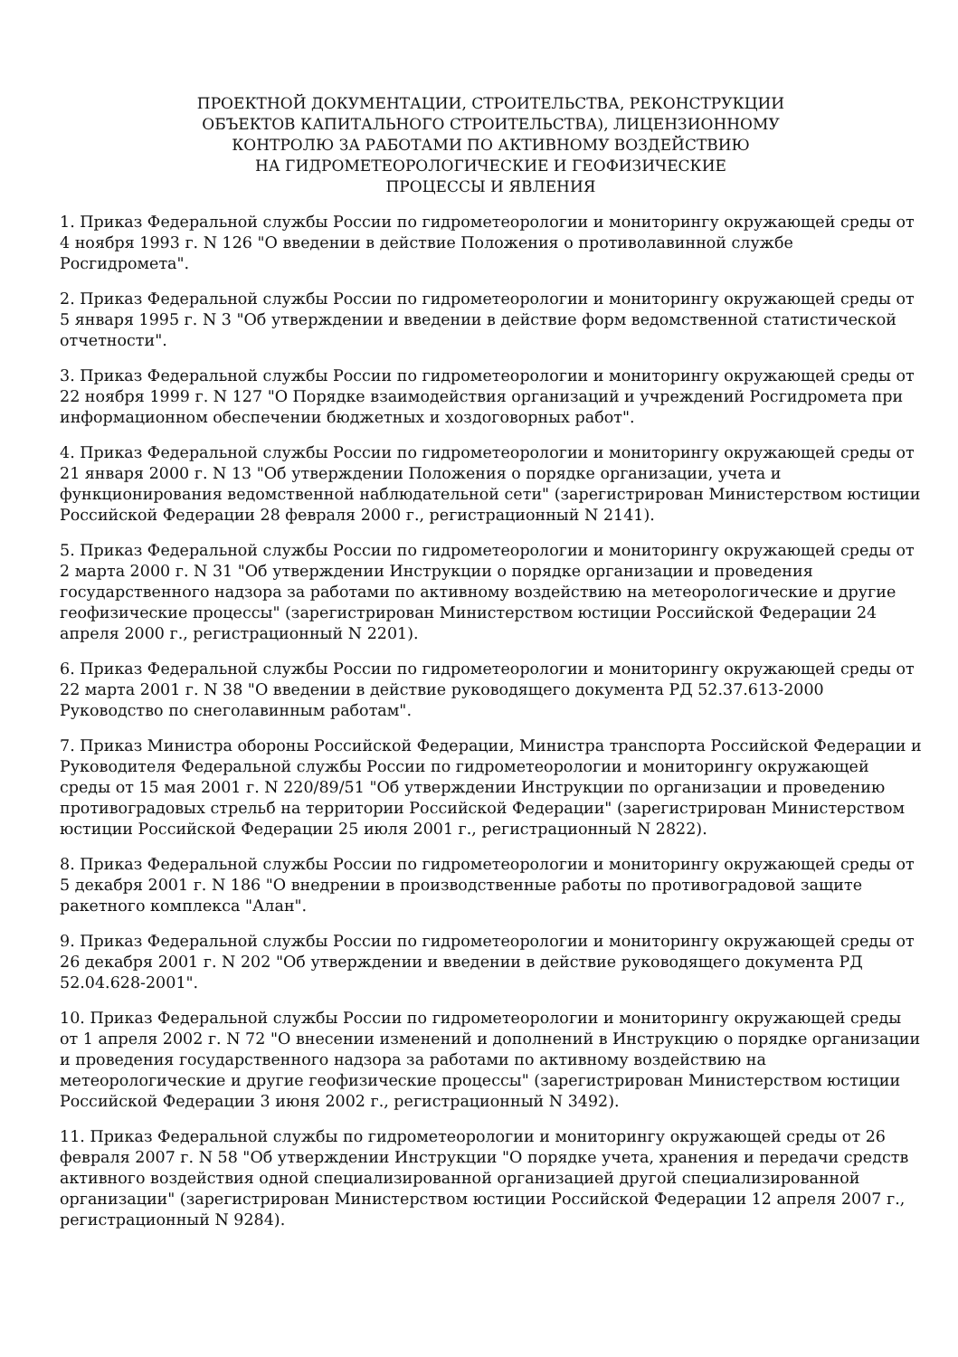ПРОЕКТНОЙ ДОКУМЕНТАЦИИ, СТРОИТЕЛЬСТВА, РЕКОНСТРУКЦИИ
ОБЪЕКТОВ КАПИТАЛЬНОГО СТРОИТЕЛЬСТВА), ЛИЦЕНЗИОННОМУ
КОНТРОЛЮ ЗА РАБОТАМИ ПО АКТИВНОМУ ВОЗДЕЙСТВИЮ
НА ГИДРОМЕТЕОРОЛОГИЧЕСКИЕ И ГЕОФИЗИЧЕСКИЕ
ПРОЦЕССЫ И ЯВЛЕНИЯ
1. Приказ Федеральной службы России по гидрометеорологии и мониторингу окружающей среды от 4 ноября 1993 г. N 126 "О введении в действие Положения о противолавинной службе Росгидромета".
2. Приказ Федеральной службы России по гидрометеорологии и мониторингу окружающей среды от 5 января 1995 г. N 3 "Об утверждении и введении в действие форм ведомственной статистической отчетности".
3. Приказ Федеральной службы России по гидрометеорологии и мониторингу окружающей среды от 22 ноября 1999 г. N 127 "О Порядке взаимодействия организаций и учреждений Росгидромета при информационном обеспечении бюджетных и хоздоговорных работ".
4. Приказ Федеральной службы России по гидрометеорологии и мониторингу окружающей среды от 21 января 2000 г. N 13 "Об утверждении Положения о порядке организации, учета и функционирования ведомственной наблюдательной сети" (зарегистрирован Министерством юстиции Российской Федерации 28 февраля 2000 г., регистрационный N 2141).
5. Приказ Федеральной службы России по гидрометеорологии и мониторингу окружающей среды от 2 марта 2000 г. N 31 "Об утверждении Инструкции о порядке организации и проведения государственного надзора за работами по активному воздействию на метеорологические и другие геофизические процессы" (зарегистрирован Министерством юстиции Российской Федерации 24 апреля 2000 г., регистрационный N 2201).
6. Приказ Федеральной службы России по гидрометеорологии и мониторингу окружающей среды от 22 марта 2001 г. N 38 "О введении в действие руководящего документа РД 52.37.613-2000 Руководство по снеголавинным работам".
7. Приказ Министра обороны Российской Федерации, Министра транспорта Российской Федерации и Руководителя Федеральной службы России по гидрометеорологии и мониторингу окружающей среды от 15 мая 2001 г. N 220/89/51 "Об утверждении Инструкции по организации и проведению противоградовых стрельб на территории Российской Федерации" (зарегистрирован Министерством юстиции Российской Федерации 25 июля 2001 г., регистрационный N 2822).
8. Приказ Федеральной службы России по гидрометеорологии и мониторингу окружающей среды от 5 декабря 2001 г. N 186 "О внедрении в производственные работы по противоградовой защите ракетного комплекса "Алан".
9. Приказ Федеральной службы России по гидрометеорологии и мониторингу окружающей среды от 26 декабря 2001 г. N 202 "Об утверждении и введении в действие руководящего документа РД 52.04.628-2001".
10. Приказ Федеральной службы России по гидрометеорологии и мониторингу окружающей среды от 1 апреля 2002 г. N 72 "О внесении изменений и дополнений в Инструкцию о порядке организации и проведения государственного надзора за работами по активному воздействию на метеорологические и другие геофизические процессы" (зарегистрирован Министерством юстиции Российской Федерации 3 июня 2002 г., регистрационный N 3492).
11. Приказ Федеральной службы по гидрометеорологии и мониторингу окружающей среды от 26 февраля 2007 г. N 58 "Об утверждении Инструкции "О порядке учета, хранения и передачи средств активного воздействия одной специализированной организацией другой специализированной организации" (зарегистрирован Министерством юстиции Российской Федерации 12 апреля 2007 г., регистрационный N 9284).